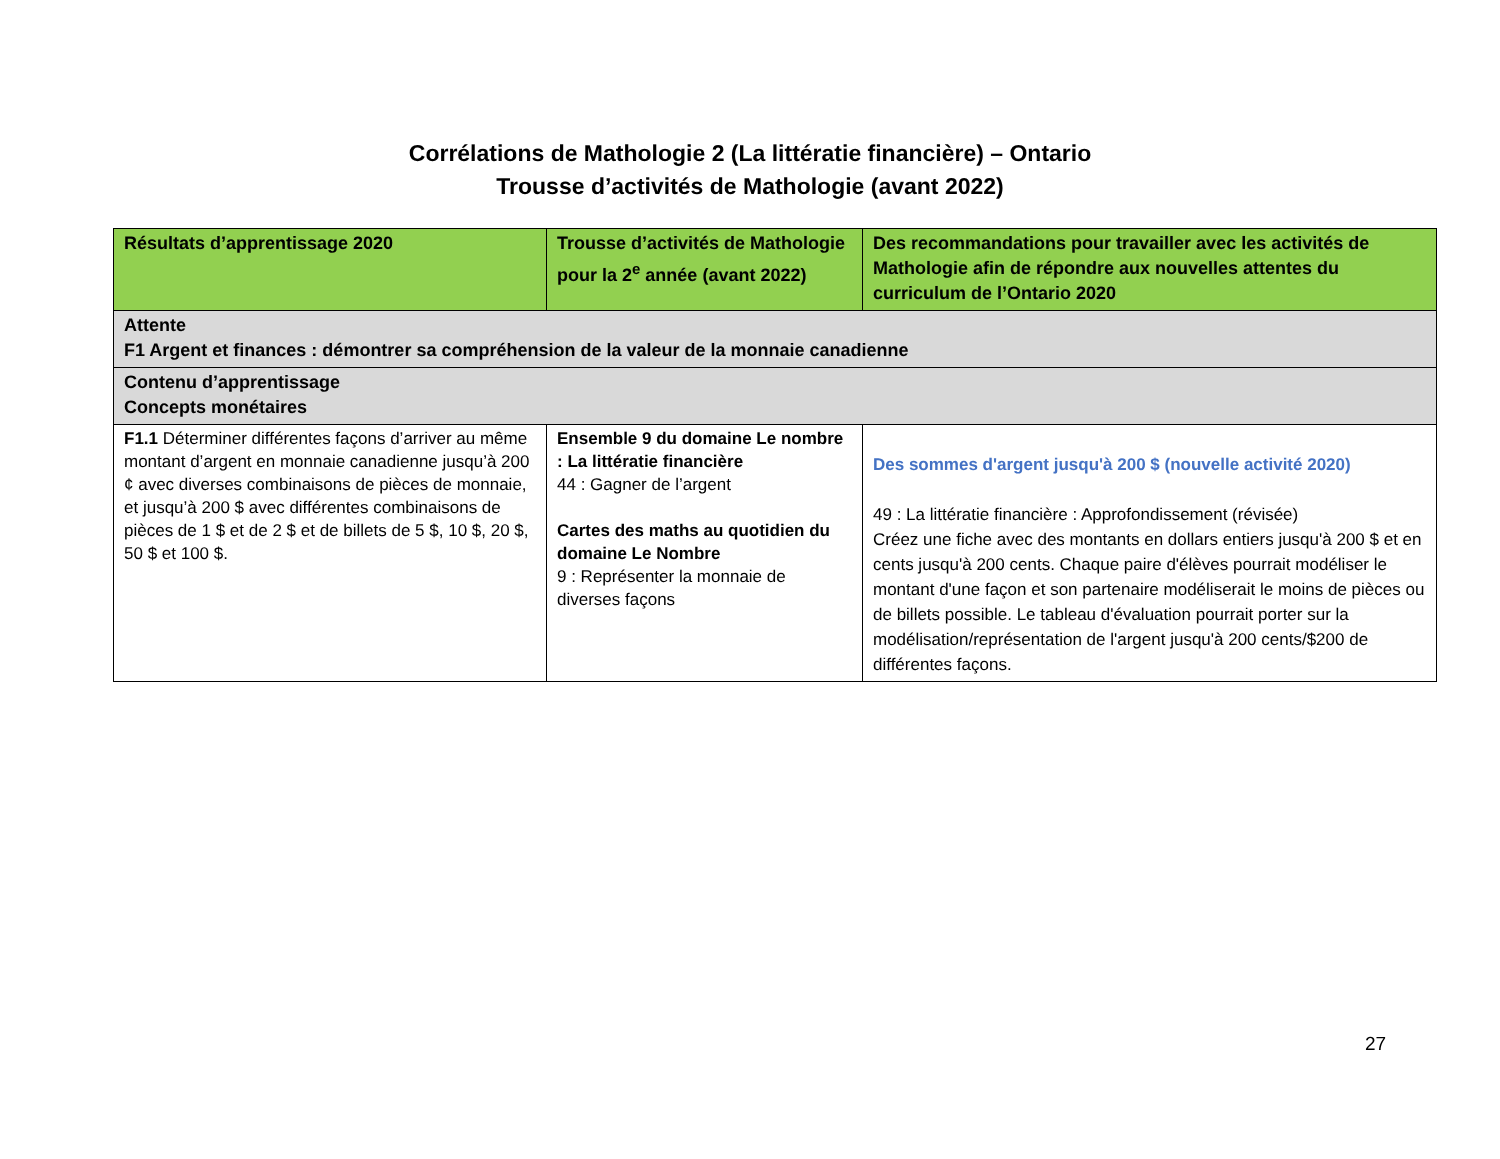Corrélations de Mathologie 2 (La littératie financière) – Ontario
Trousse d’activités de Mathologie (avant 2022)
| Résultats d’apprentissage 2020 | Trousse d’activités de Mathologie pour la 2<sup>e</sup> année (avant 2022) | Des recommandations pour travailler avec les activités de Mathologie afin de répondre aux nouvelles attentes du curriculum de l’Ontario 2020 |
| --- | --- | --- |
| Attente F1 Argent et finances : démontrer sa compréhension de la valeur de la monnaie canadienne | | |
| Contenu d’apprentissage Concepts monétaires | | |
| F1.1 Déterminer différentes façons d’arriver au même montant d’argent en monnaie canadienne jusqu’à 200 ¢ avec diverses combinaisons de pièces de monnaie, et jusqu’à 200 $ avec différentes combinaisons de pièces de 1 $ et de 2 $ et de billets de 5 $, 10 $, 20 $, 50 $ et 100 $. | Ensemble 9 du domaine Le nombre : La littératie financière 44 : Gagner de l’argent Cartes des maths au quotidien du domaine Le Nombre 9 : Représenter la monnaie de diverses façons | Des sommes d'argent jusqu'à 200 $ (nouvelle activité 2020) 49 : La littératie financière : Approfondissement (révisée) Créez une fiche avec des montants en dollars entiers jusqu'à 200 $ et en cents jusqu'à 200 cents. Chaque paire d'élèves pourrait modéliser le montant d'une façon et son partenaire modéliserait le moins de pièces ou de billets possible. Le tableau d'évaluation pourrait porter sur la modélisation/représentation de l'argent jusqu'à 200 cents/$200 de différentes façons. |
27